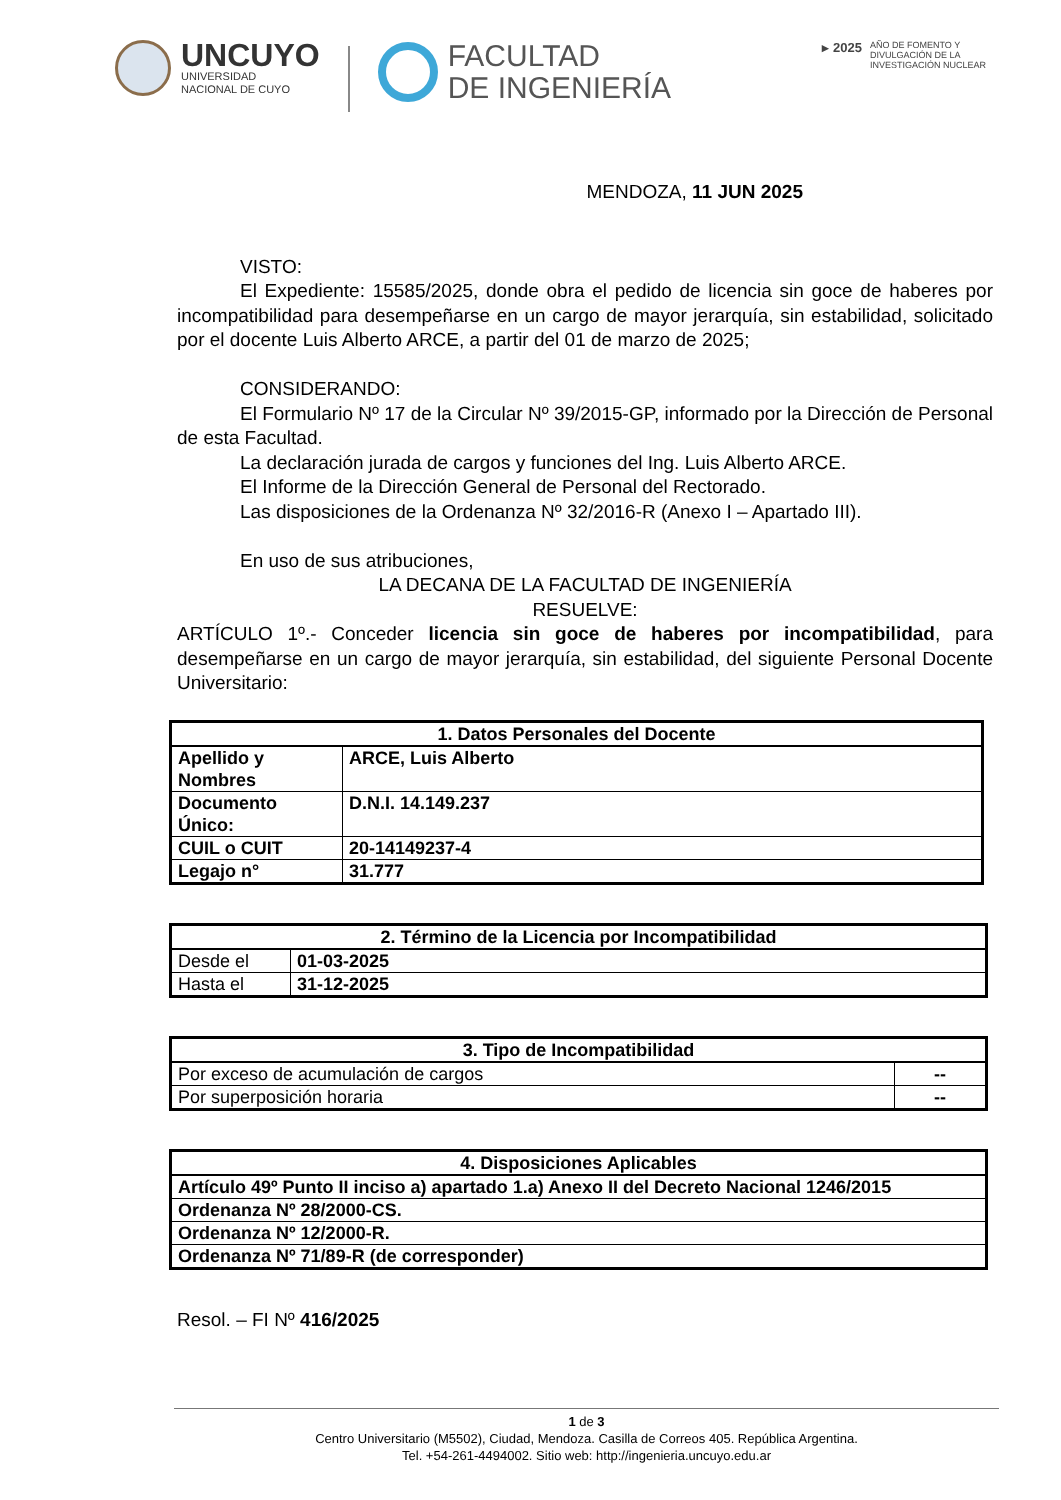UNCUYO
UNIVERSIDAD
NACIONAL DE CUYO
FACULTAD
DE INGENIERÍA
▸ 2025
AÑO DE FOMENTO Y
DIVULGACIÓN DE LA
INVESTIGACIÓN NUCLEAR
MENDOZA, 11 JUN 2025
VISTO:
El Expediente: 15585/2025, donde obra el pedido de licencia sin goce de haberes por incompatibilidad para desempeñarse en un cargo de mayor jerarquía, sin estabilidad, solicitado por el docente Luis Alberto ARCE, a partir del 01 de marzo de 2025;
CONSIDERANDO:
El Formulario Nº 17 de la Circular Nº 39/2015-GP, informado por la Dirección de Personal de esta Facultad.
La declaración jurada de cargos y funciones del Ing. Luis Alberto ARCE.
El Informe de la Dirección General de Personal del Rectorado.
Las disposiciones de la Ordenanza Nº 32/2016-R (Anexo I – Apartado III).
En uso de sus atribuciones,
LA DECANA DE LA FACULTAD DE INGENIERÍA
RESUELVE:
ARTÍCULO 1º.- Conceder licencia sin goce de haberes por incompatibilidad, para desempeñarse en un cargo de mayor jerarquía, sin estabilidad, del siguiente Personal Docente Universitario:
| 1. Datos Personales del Docente | |
| --- | --- |
| Apellido y Nombres | ARCE, Luis Alberto |
| Documento Único: | D.N.I. 14.149.237 |
| CUIL o CUIT | 20-14149237-4 |
| Legajo n° | 31.777 |
| 2. Término de la Licencia por Incompatibilidad | |
| --- | --- |
| Desde el | 01-03-2025 |
| Hasta el | 31-12-2025 |
| 3. Tipo de Incompatibilidad | |
| --- | --- |
| Por exceso de acumulación de cargos | -- |
| Por superposición horaria | -- |
| 4. Disposiciones Aplicables |
| --- |
| Artículo 49º Punto II inciso a) apartado 1.a) Anexo II del Decreto Nacional 1246/2015 |
| Ordenanza Nº 28/2000-CS. |
| Ordenanza Nº 12/2000-R. |
| Ordenanza Nº 71/89-R (de corresponder) |
Resol. – FI Nº 416/2025
1 de 3
Centro Universitario (M5502), Ciudad, Mendoza. Casilla de Correos 405. República Argentina.
Tel. +54-261-4494002. Sitio web: http://ingenieria.uncuyo.edu.ar